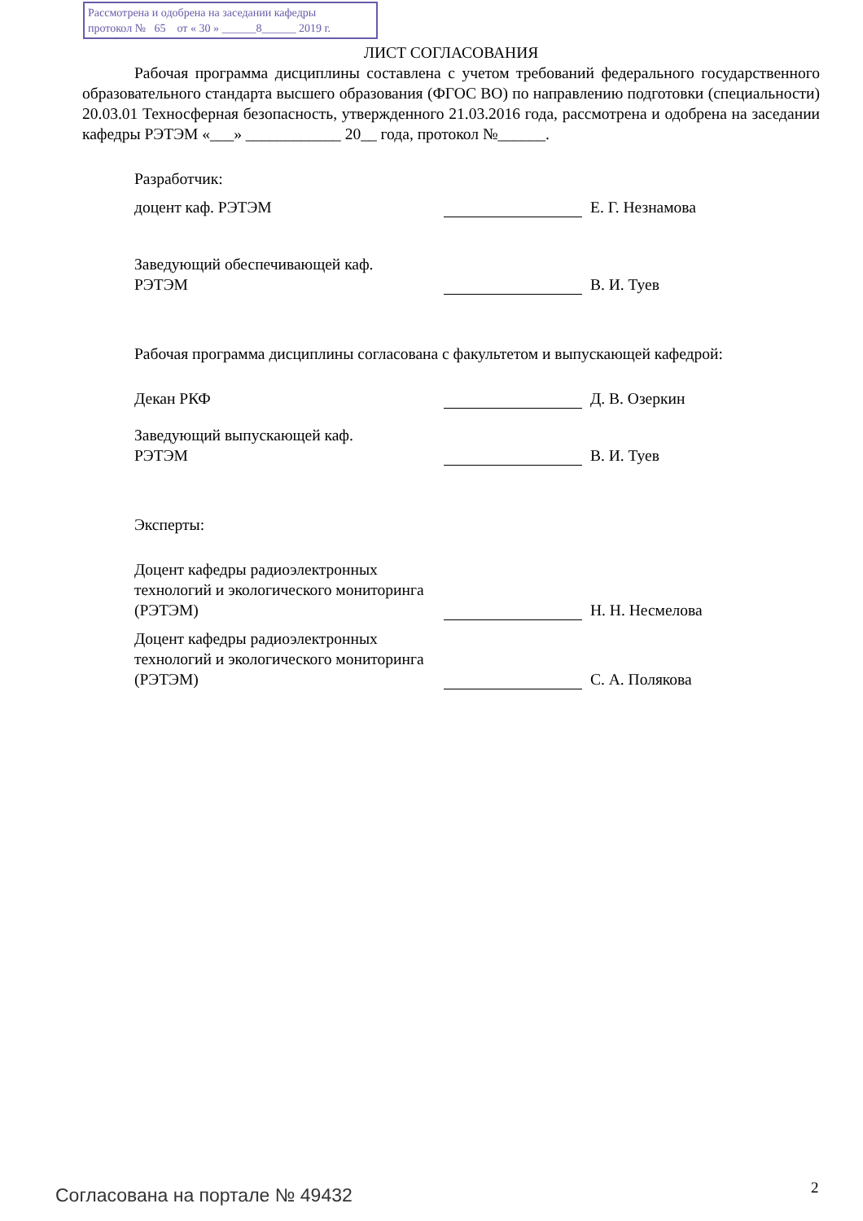Рассмотрена и одобрена на заседании кафедры
протокол № 65 от « 30 » ______8______ 2019 г.
ЛИСТ СОГЛАСОВАНИЯ
Рабочая программа дисциплины составлена с учетом требований федерального государственного образовательного стандарта высшего образования (ФГОС ВО) по направлению подготовки (специальности) 20.03.01 Техносферная безопасность, утвержденного 21.03.2016 года, рассмотрена и одобрена на заседании кафедры РЭТЭМ «___» ____________ 20__ года, протокол №______.
Разработчик:
доцент каф. РЭТЭМ
Е. Г. Незнамова
Заведующий обеспечивающей каф.
РЭТЭМ
В. И. Туев
Рабочая программа дисциплины согласована с факультетом и выпускающей кафедрой:
Декан РКФ
Д. В. Озеркин
Заведующий выпускающей каф.
РЭТЭМ
В. И. Туев
Эксперты:
Доцент кафедры радиоэлектронных технологий и экологического мониторинга (РЭТЭМ)
Н. Н. Несмелова
Доцент кафедры радиоэлектронных технологий и экологического мониторинга (РЭТЭМ)
С. А. Полякова
Согласована на портале № 49432 2